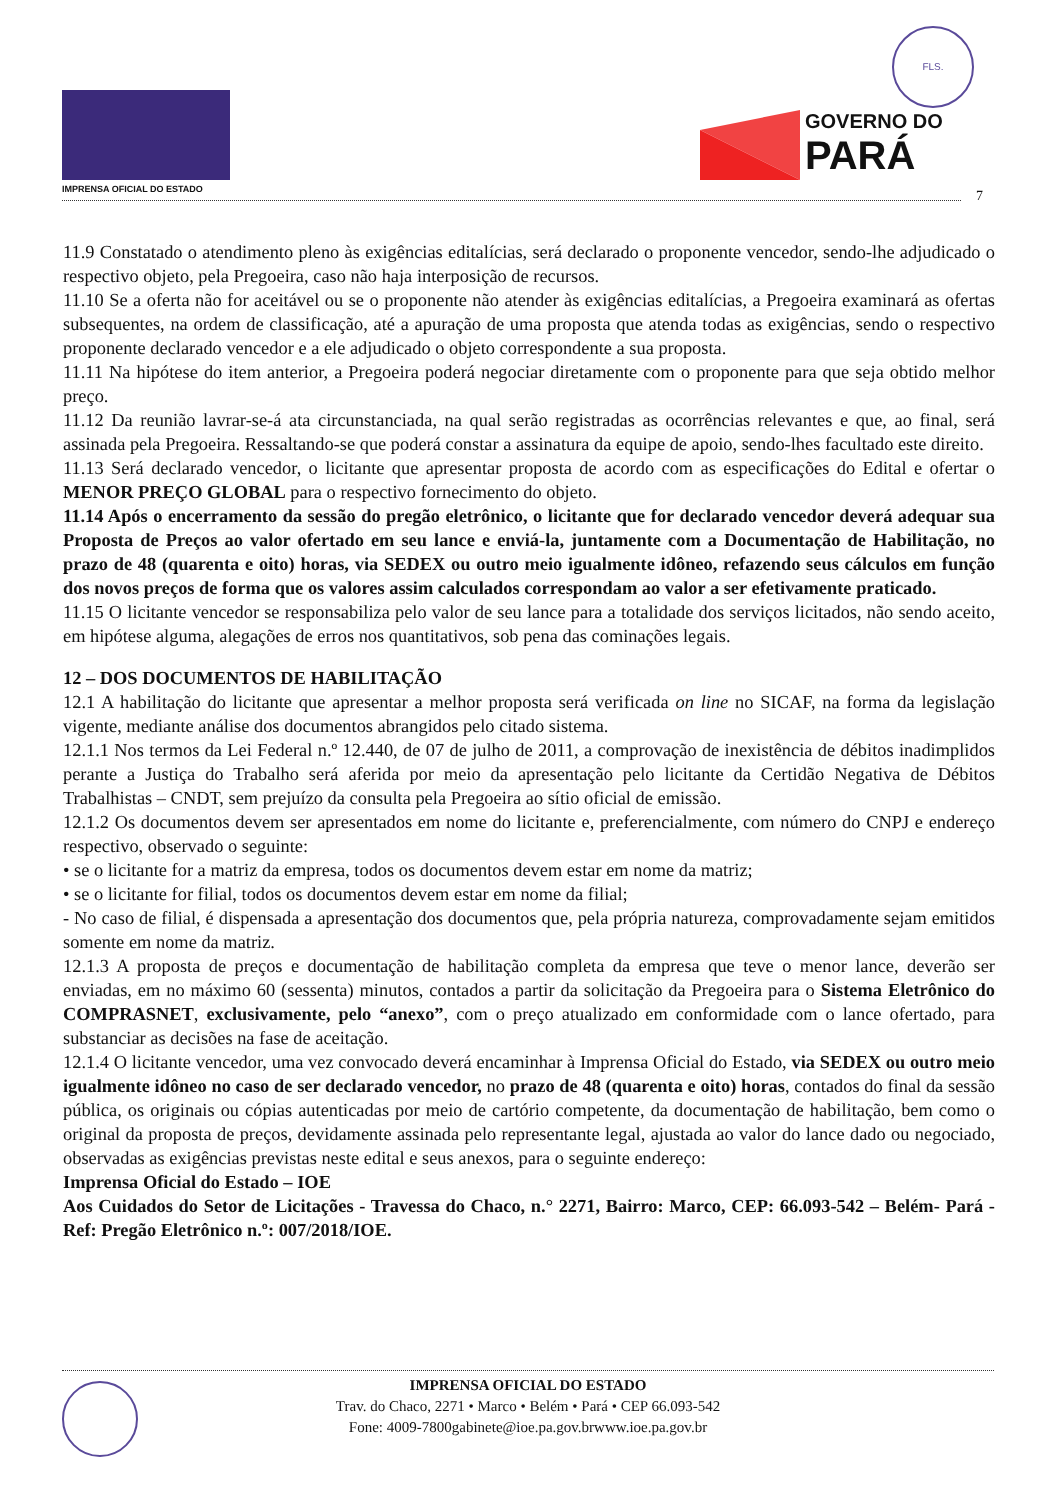IMPRENSA OFICIAL DO ESTADO
FLS.
GOVERNO DO
PARÁ
7
11.9 Constatado o atendimento pleno às exigências editalícias, será declarado o proponente vencedor, sendo-lhe adjudicado o respectivo objeto, pela Pregoeira, caso não haja interposição de recursos.
11.10 Se a oferta não for aceitável ou se o proponente não atender às exigências editalícias, a Pregoeira examinará as ofertas subsequentes, na ordem de classificação, até a apuração de uma proposta que atenda todas as exigências, sendo o respectivo proponente declarado vencedor e a ele adjudicado o objeto correspondente a sua proposta.
11.11 Na hipótese do item anterior, a Pregoeira poderá negociar diretamente com o proponente para que seja obtido melhor preço.
11.12 Da reunião lavrar-se-á ata circunstanciada, na qual serão registradas as ocorrências relevantes e que, ao final, será assinada pela Pregoeira. Ressaltando-se que poderá constar a assinatura da equipe de apoio, sendo-lhes facultado este direito.
11.13 Será declarado vencedor, o licitante que apresentar proposta de acordo com as especificações do Edital e ofertar o MENOR PREÇO GLOBAL para o respectivo fornecimento do objeto.
11.14 Após o encerramento da sessão do pregão eletrônico, o licitante que for declarado vencedor deverá adequar sua Proposta de Preços ao valor ofertado em seu lance e enviá-la, juntamente com a Documentação de Habilitação, no prazo de 48 (quarenta e oito) horas, via SEDEX ou outro meio igualmente idôneo, refazendo seus cálculos em função dos novos preços de forma que os valores assim calculados correspondam ao valor a ser efetivamente praticado.
11.15 O licitante vencedor se responsabiliza pelo valor de seu lance para a totalidade dos serviços licitados, não sendo aceito, em hipótese alguma, alegações de erros nos quantitativos, sob pena das cominações legais.
12 – DOS DOCUMENTOS DE HABILITAÇÃO
12.1 A habilitação do licitante que apresentar a melhor proposta será verificada on line no SICAF, na forma da legislação vigente, mediante análise dos documentos abrangidos pelo citado sistema.
12.1.1 Nos termos da Lei Federal n.º 12.440, de 07 de julho de 2011, a comprovação de inexistência de débitos inadimplidos perante a Justiça do Trabalho será aferida por meio da apresentação pelo licitante da Certidão Negativa de Débitos Trabalhistas – CNDT, sem prejuízo da consulta pela Pregoeira ao sítio oficial de emissão.
12.1.2 Os documentos devem ser apresentados em nome do licitante e, preferencialmente, com número do CNPJ e endereço respectivo, observado o seguinte:
• se o licitante for a matriz da empresa, todos os documentos devem estar em nome da matriz;
• se o licitante for filial, todos os documentos devem estar em nome da filial;
- No caso de filial, é dispensada a apresentação dos documentos que, pela própria natureza, comprovadamente sejam emitidos somente em nome da matriz.
12.1.3 A proposta de preços e documentação de habilitação completa da empresa que teve o menor lance, deverão ser enviadas, em no máximo 60 (sessenta) minutos, contados a partir da solicitação da Pregoeira para o Sistema Eletrônico do COMPRASNET, exclusivamente, pelo “anexo”, com o preço atualizado em conformidade com o lance ofertado, para substanciar as decisões na fase de aceitação.
12.1.4 O licitante vencedor, uma vez convocado deverá encaminhar à Imprensa Oficial do Estado, via SEDEX ou outro meio igualmente idôneo no caso de ser declarado vencedor, no prazo de 48 (quarenta e oito) horas, contados do final da sessão pública, os originais ou cópias autenticadas por meio de cartório competente, da documentação de habilitação, bem como o original da proposta de preços, devidamente assinada pelo representante legal, ajustada ao valor do lance dado ou negociado, observadas as exigências previstas neste edital e seus anexos, para o seguinte endereço:
Imprensa Oficial do Estado – IOE
Aos Cuidados do Setor de Licitações - Travessa do Chaco, n.° 2271, Bairro: Marco, CEP: 66.093-542 – Belém- Pará - Ref: Pregão Eletrônico n.º: 007/2018/IOE.
IMPRENSA OFICIAL DO ESTADO
Trav. do Chaco, 2271 • Marco • Belém • Pará • CEP 66.093-542
Fone: 4009-7800gabinete@ioe.pa.gov.brwww.ioe.pa.gov.br